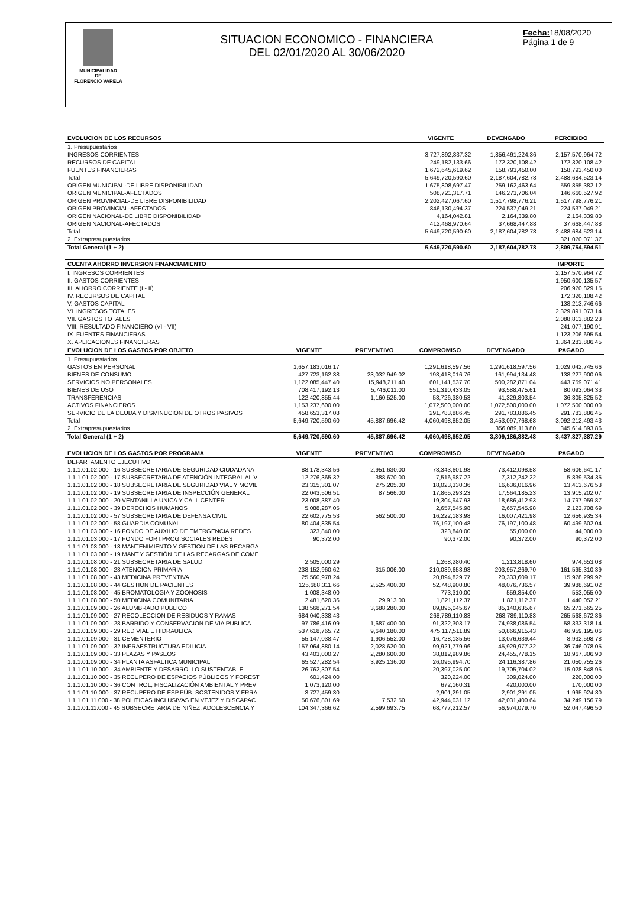MUNICIPALIDAD
DE
FLORENCIO VARELA
SITUACION ECONOMICO - FINANCIERA
DEL 02/01/2020 AL 30/06/2020
Fecha: 18/08/2020
Página 1 de 9
| EVOLUCION DE LOS RECURSOS | VIGENTE | DEVENGADO | PERCIBIDO |
| --- | --- | --- | --- |
| 1. Presupuestarios | | | |
| INGRESOS CORRIENTES | 3,727,892,837.32 | 1,856,491,224.36 | 2,157,570,964.72 |
| RECURSOS DE CAPITAL | 249,182,133.66 | 172,320,108.42 | 172,320,108.42 |
| FUENTES FINANCIERAS | 1,672,645,619.62 | 158,793,450.00 | 158,793,450.00 |
| Total | 5,649,720,590.60 | 2,187,604,782.78 | 2,488,684,523.14 |
| ORIGEN MUNICIPAL-DE LIBRE DISPONIBILIDAD | 1,675,808,697.47 | 259,162,463.64 | 559,855,382.12 |
| ORIGEN MUNICIPAL-AFECTADOS | 508,721,317.71 | 146,273,706.04 | 146,660,527.92 |
| ORIGEN PROVINCIAL-DE LIBRE DISPONIBILIDAD | 2,202,427,067.60 | 1,517,798,776.21 | 1,517,798,776.21 |
| ORIGEN PROVINCIAL-AFECTADOS | 846,130,494.37 | 224,537,049.21 | 224,537,049.21 |
| ORIGEN NACIONAL-DE LIBRE DISPONIBILIDAD | 4,164,042.81 | 2,164,339.80 | 2,164,339.80 |
| ORIGEN NACIONAL-AFECTADOS | 412,468,970.64 | 37,668,447.88 | 37,668,447.88 |
| Total | 5,649,720,590.60 | 2,187,604,782.78 | 2,488,684,523.14 |
| 2. Extrapresupuestarios | | | 321,070,071.37 |
| Total General (1 + 2) | 5,649,720,590.60 | 2,187,604,782.78 | 2,809,754,594.51 |
| CUENTA AHORRO INVERSION FINANCIAMIENTO | IMPORTE |
| --- | --- |
| I. INGRESOS CORRIENTES | 2,157,570,964.72 |
| II. GASTOS CORRIENTES | 1,950,600,135.57 |
| III. AHORRO CORRIENTE (I - II) | 206,970,829.15 |
| IV. RECURSOS DE CAPITAL | 172,320,108.42 |
| V. GASTOS CAPITAL | 138,213,746.66 |
| VI. INGRESOS TOTALES | 2,329,891,073.14 |
| VII. GASTOS TOTALES | 2,088,813,882.23 |
| VIII. RESULTADO FINANCIERO (VI - VII) | 241,077,190.91 |
| IX. FUENTES FINANCIERAS | 1,123,206,695.54 |
| X. APLICACIONES FINANCIERAS | 1,364,283,886.45 |
| EVOLUCION DE LOS GASTOS POR OBJETO | VIGENTE | PREVENTIVO | COMPROMISO | DEVENGADO | PAGADO |
| --- | --- | --- | --- | --- | --- |
| 1. Presupuestarios | | | | | |
| GASTOS EN PERSONAL | 1,657,183,016.17 | | 1,291,618,597.56 | 1,291,618,597.56 | 1,029,042,745.66 |
| BIENES DE CONSUMO | 427,723,162.38 | 23,032,949.02 | 193,418,016.76 | 161,994,134.48 | 138,227,900.06 |
| SERVICIOS NO PERSONALES | 1,122,085,447.40 | 15,948,211.40 | 601,141,537.70 | 500,282,871.04 | 443,759,071.41 |
| BIENES DE USO | 708,417,192.13 | 5,746,011.00 | 551,310,433.05 | 93,588,475.61 | 80,093,064.33 |
| TRANSFERENCIAS | 122,420,855.44 | 1,160,525.00 | 58,726,380.53 | 41,329,803.54 | 36,805,825.52 |
| ACTIVOS FINANCIEROS | 1,153,237,600.00 | | 1,072,500,000.00 | 1,072,500,000.00 | 1,072,500,000.00 |
| SERVICIO DE LA DEUDA Y DISMINUCIÓN DE OTROS PASIVOS | 458,653,317.08 | | 291,783,886.45 | 291,783,886.45 | 291,783,886.45 |
| Total | 5,649,720,590.60 | 45,887,696.42 | 4,060,498,852.05 | 3,453,097,768.68 | 3,092,212,493.43 |
| 2. Extrapresupuestarios | | | | 356,089,113.80 | 345,614,893.86 |
| Total General (1 + 2) | 5,649,720,590.60 | 45,887,696.42 | 4,060,498,852.05 | 3,809,186,882.48 | 3,437,827,387.29 |
| EVOLUCION DE LOS GASTOS POR PROGRAMA | VIGENTE | PREVENTIVO | COMPROMISO | DEVENGADO | PAGADO |
| DEPARTAMENTO EJECUTIVO | | | | | |
| 1.1.1.01.02.000 - 16 SUBSECRETARIA DE SEGURIDAD CIUDADANA | 88,178,343.56 | 2,951,630.00 | 78,343,601.98 | 73,412,098.58 | 58,606,641.17 |
| 1.1.1.01.02.000 - 17 SUBSECRETARIA DE ATENCIÓN INTEGRAL AL V | 12,276,365.32 | 388,670.00 | 7,516,987.22 | 7,312,242.22 | 5,839,534.35 |
| 1.1.1.01.02.000 - 18 SUBSECRETARIA DE SEGURIDAD VIAL Y MOVIL | 23,315,301.07 | 275,205.00 | 18,023,330.36 | 16,636,016.96 | 13,413,676.53 |
| 1.1.1.01.02.000 - 19 SUBSECRETARIA DE INSPECCIÓN GENERAL | 22,043,506.51 | 87,566.00 | 17,865,293.23 | 17,564,185.23 | 13,915,202.07 |
| 1.1.1.01.02.000 - 20 VENTANILLA UNICA Y CALL CENTER | 23,008,387.40 | | 19,304,947.93 | 18,686,412.93 | 14,797,959.87 |
| 1.1.1.01.02.000 - 39 DERECHOS HUMANOS | 5,088,287.05 | | 2,657,545.98 | 2,657,545.98 | 2,123,708.69 |
| 1.1.1.01.02.000 - 57 SUBSECRETARIA DE DEFENSA CIVIL | 22,602,775.53 | 562,500.00 | 16,222,183.98 | 16,007,421.98 | 12,656,935.34 |
| 1.1.1.01.02.000 - 58 GUARDIA COMUNAL | 80,404,835.54 | | 76,197,100.48 | 76,197,100.48 | 60,499,602.04 |
| 1.1.1.01.03.000 - 16 FONDO DE AUXILIO DE EMERGENCIA REDES | 323,840.00 | | 323,840.00 | 55,000.00 | 44,000.00 |
| 1.1.1.01.03.000 - 17 FONDO FORT.PROG.SOCIALES REDES | 90,372.00 | | 90,372.00 | 90,372.00 | 90,372.00 |
| 1.1.1.01.03.000 - 18 MANTENIMIENTO Y GESTION DE LAS RECARGA | | | | | |
| 1.1.1.01.03.000 - 19 MANT.Y GESTIÓN DE LAS RECARGAS DE COME | | | | | |
| 1.1.1.01.08.000 - 21 SUBSECRETARIA DE SALUD | 2,505,000.29 | | 1,268,280.40 | 1,213,818.60 | 974,653.08 |
| 1.1.1.01.08.000 - 23 ATENCION PRIMARIA | 238,152,960.62 | 315,006.00 | 210,039,653.98 | 203,957,269.70 | 161,595,310.39 |
| 1.1.1.01.08.000 - 43 MEDICINA PREVENTIVA | 25,560,978.24 | | 20,894,829.77 | 20,333,609.17 | 15,978,299.92 |
| 1.1.1.01.08.000 - 44 GESTION DE PACIENTES | 125,688,311.66 | 2,525,400.00 | 52,748,900.80 | 48,076,736.57 | 39,988,691.02 |
| 1.1.1.01.08.000 - 45 BROMATOLOGIA Y ZOONOSIS | 1,008,348.00 | | 773,310.00 | 559,854.00 | 553,055.00 |
| 1.1.1.01.08.000 - 50 MEDICINA COMUNITARIA | 2,481,620.36 | 29,913.00 | 1,821,112.37 | 1,821,112.37 | 1,440,052.21 |
| 1.1.1.01.09.000 - 26 ALUMBRADO PUBLICO | 138,568,271.54 | 3,688,280.00 | 89,895,045.67 | 85,140,635.67 | 65,271,565.25 |
| 1.1.1.01.09.000 - 27 RECOLECCION DE RESIDUOS Y RAMAS | 684,040,338.43 | | 268,789,110.83 | 268,789,110.83 | 265,568,672.86 |
| 1.1.1.01.09.000 - 28 BARRIDO Y CONSERVACION DE VIA PUBLICA | 97,786,416.09 | 1,687,400.00 | 91,322,303.17 | 74,938,086.54 | 58,333,318.14 |
| 1.1.1.01.09.000 - 29 RED VIAL E HIDRAULICA | 537,618,765.72 | 9,640,180.00 | 475,117,511.89 | 50,866,915.43 | 46,959,195.06 |
| 1.1.1.01.09.000 - 31 CEMENTERIO | 55,147,038.47 | 1,906,552.00 | 16,728,135.56 | 13,076,639.44 | 8,932,598.78 |
| 1.1.1.01.09.000 - 32 INFRAESTRUCTURA EDILICIA | 157,064,880.14 | 2,028,620.00 | 99,921,779.96 | 45,929,977.32 | 36,746,078.05 |
| 1.1.1.01.09.000 - 33 PLAZAS Y PASEOS | 43,403,000.27 | 2,280,600.00 | 38,812,989.86 | 24,455,778.15 | 18,967,306.90 |
| 1.1.1.01.09.000 - 34 PLANTA ASFALTICA MUNICIPAL | 65,527,282.54 | 3,925,136.00 | 26,095,994.70 | 24,116,387.86 | 21,050,755.26 |
| 1.1.1.01.10.000 - 34 AMBIENTE Y DESARROLLO SUSTENTABLE | 26,762,307.54 | | 20,397,025.00 | 19,705,704.02 | 15,028,848.95 |
| 1.1.1.01.10.000 - 35 RECUPERO DE ESPACIOS PÚBLICOS Y FOREST | 601,424.00 | | 320,224.00 | 309,024.00 | 220,000.00 |
| 1.1.1.01.10.000 - 36 CONTROL, FISCALIZACIÓN AMBIENTAL Y PREV | 1,073,120.00 | | 672,160.31 | 420,000.00 | 170,000.00 |
| 1.1.1.01.10.000 - 37 RECUPERO DE ESP.PÚB. SOSTENIDOS Y ERRA | 3,727,459.30 | | 2,901,291.05 | 2,901,291.05 | 1,995,924.80 |
| 1.1.1.01.11.000 - 38 POLITICAS INCLUSIVAS EN VEJEZ Y DISCAPAC | 50,676,801.69 | 7,532.50 | 42,944,031.12 | 42,031,400.64 | 34,249,156.79 |
| 1.1.1.01.11.000 - 45 SUBSECRETARIA DE NIÑEZ, ADOLESCENCIA Y | 104,347,366.62 | 2,599,693.75 | 68,777,212.57 | 56,974,079.70 | 52,047,496.50 |